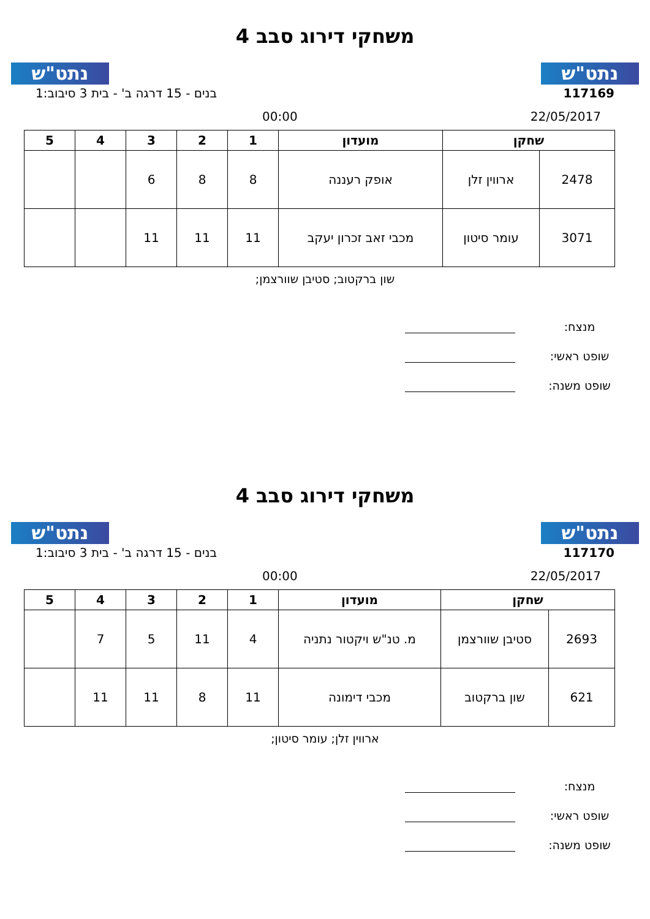נתט"ש
משחקי דירוג סבב 4
נתט"ש
117169 בנים - 15 דרגה ב' - בית 3 סיבוב:1
22/05/2017 00:00
| שחקן | | מועדון | 1 | 2 | 3 | 4 | 5 |
| --- | --- | --- | --- | --- | --- | --- | --- |
| 2478 | ארווין זלן | אופק רעננה | 8 | 8 | 6 | | |
| 3071 | עומר סיטון | מכבי זאב זכרון יעקב | 11 | 11 | 11 | | |
שון ברקטוב; סטיבן שוורצמן;
מנצח:
שופט ראשי:
שופט משנה:
נתט"ש
משחקי דירוג סבב 4
נתט"ש
117170 בנים - 15 דרגה ב' - בית 3 סיבוב:1
22/05/2017 00:00
| שחקן | | מועדון | 1 | 2 | 3 | 4 | 5 |
| --- | --- | --- | --- | --- | --- | --- | --- |
| 2693 | סטיבן שוורצמן | מ. טנ"ש ויקטור נתניה | 4 | 11 | 5 | 7 | |
| 621 | שון ברקטוב | מכבי דימונה | 11 | 8 | 11 | 11 | |
ארווין זלן; עומר סיטון;
מנצח:
שופט ראשי:
שופט משנה: